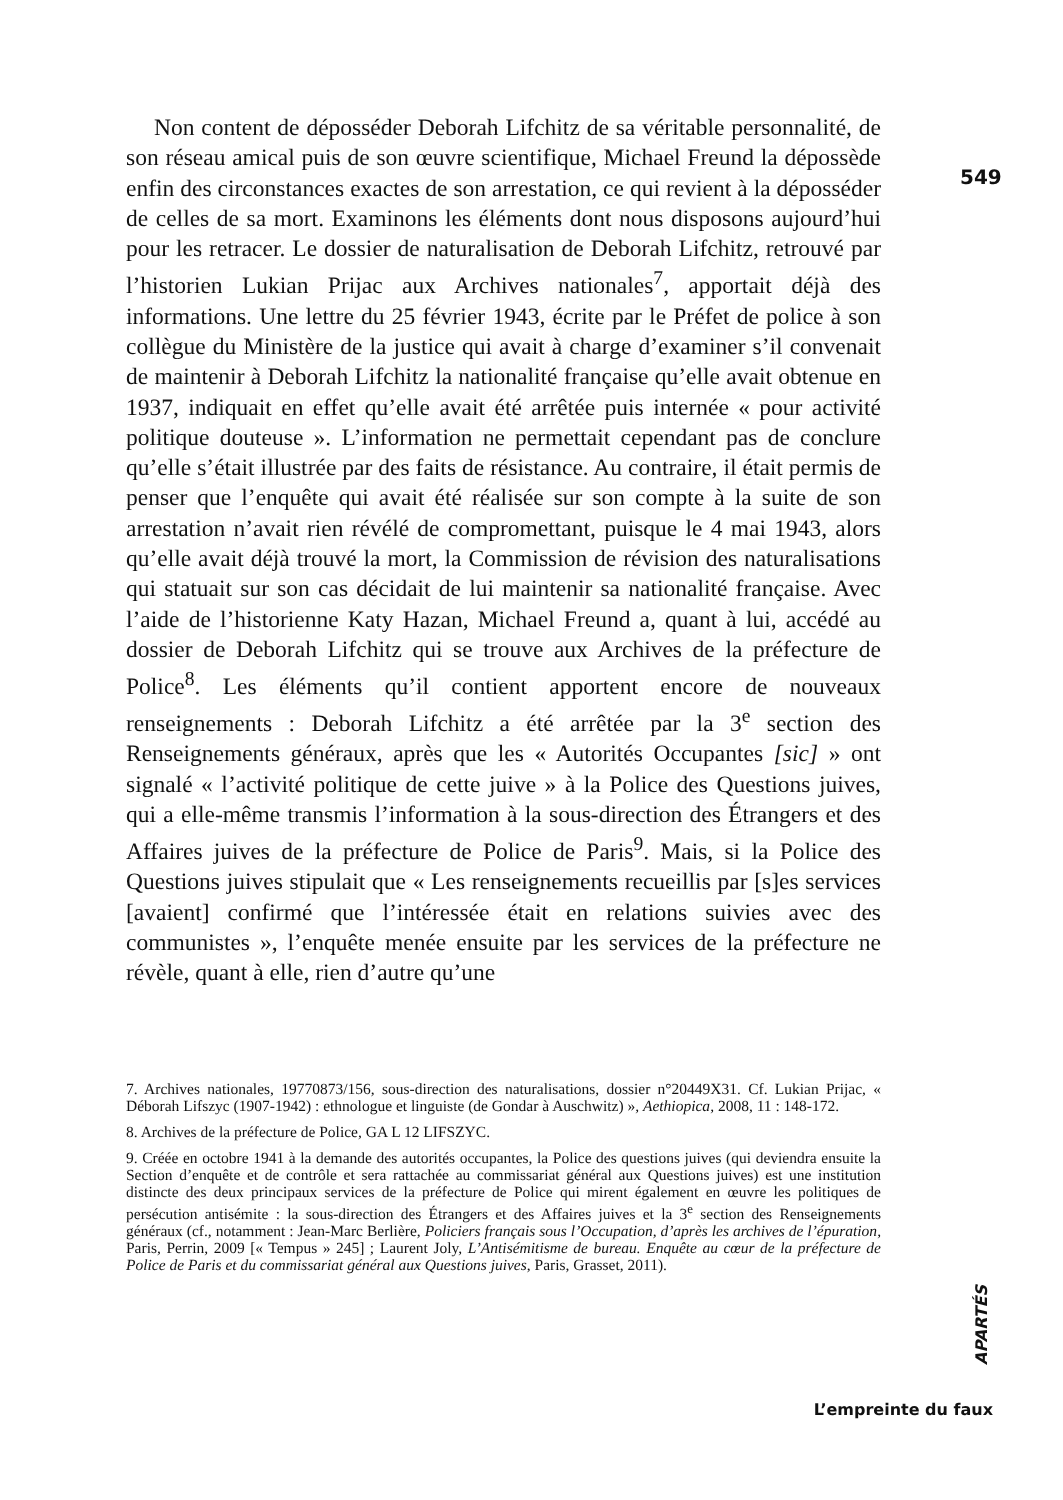549
Non content de déposséder Deborah Lifchitz de sa véritable personnalité, de son réseau amical puis de son œuvre scientifique, Michael Freund la dépossède enfin des circonstances exactes de son arrestation, ce qui revient à la déposséder de celles de sa mort. Examinons les éléments dont nous disposons aujourd’hui pour les retracer. Le dossier de naturalisation de Deborah Lifchitz, retrouvé par l’historien Lukian Prijac aux Archives nationales<sup>7</sup>, apportait déjà des informations. Une lettre du 25 février 1943, écrite par le Préfet de police à son collègue du Ministère de la justice qui avait à charge d’examiner s’il convenait de maintenir à Deborah Lifchitz la nationalité française qu’elle avait obtenue en 1937, indiquait en effet qu’elle avait été arrêtée puis internée « pour activité politique douteuse ». L’information ne permettait cependant pas de conclure qu’elle s’était illustrée par des faits de résistance. Au contraire, il était permis de penser que l’enquête qui avait été réalisée sur son compte à la suite de son arrestation n’avait rien révélé de compromettant, puisque le 4 mai 1943, alors qu’elle avait déjà trouvé la mort, la Commission de révision des naturalisations qui statuait sur son cas décidait de lui maintenir sa nationalité française. Avec l’aide de l’historienne Katy Hazan, Michael Freund a, quant à lui, accédé au dossier de Deborah Lifchitz qui se trouve aux Archives de la préfecture de Police<sup>8</sup>. Les éléments qu’il contient apportent encore de nouveaux renseignements : Deborah Lifchitz a été arrêtée par la 3<sup>e</sup> section des Renseignements généraux, après que les « Autorités Occupantes [sic] » ont signalé « l’activité politique de cette juive » à la Police des Questions juives, qui a elle-même transmis l’information à la sous-direction des Étrangers et des Affaires juives de la préfecture de Police de Paris<sup>9</sup>. Mais, si la Police des Questions juives stipulait que « Les renseignements recueillis par [s]es services [avaient] confirmé que l’intéressée était en relations suivies avec des communistes », l’enquête menée ensuite par les services de la préfecture ne révèle, quant à elle, rien d’autre qu’une
7. Archives nationales, 19770873/156, sous-direction des naturalisations, dossier n°20449X31. Cf. Lukian Prijac, « Déborah Lifszyc (1907-1942) : ethnologue et linguiste (de Gondar à Auschwitz) », Aethiopica, 2008, 11 : 148-172.
8. Archives de la préfecture de Police, GA L 12 LIFSZYC.
9. Créée en octobre 1941 à la demande des autorités occupantes, la Police des questions juives (qui deviendra ensuite la Section d’enquête et de contrôle et sera rattachée au commissariat général aux Questions juives) est une institution distincte des deux principaux services de la préfecture de Police qui mirent également en œuvre les politiques de persécution antisémite : la sous-direction des Étrangers et des Affaires juives et la 3<sup>e</sup> section des Renseignements généraux (cf., notamment : Jean-Marc Berlière, Policiers français sous l’Occupation, d’après les archives de l’épuration, Paris, Perrin, 2009 [« Tempus » 245] ; Laurent Joly, L’Antisémitisme de bureau. Enquête au cœur de la préfecture de Police de Paris et du commissariat général aux Questions juives, Paris, Grasset, 2011).
APARTÉS
L’empreinte du faux